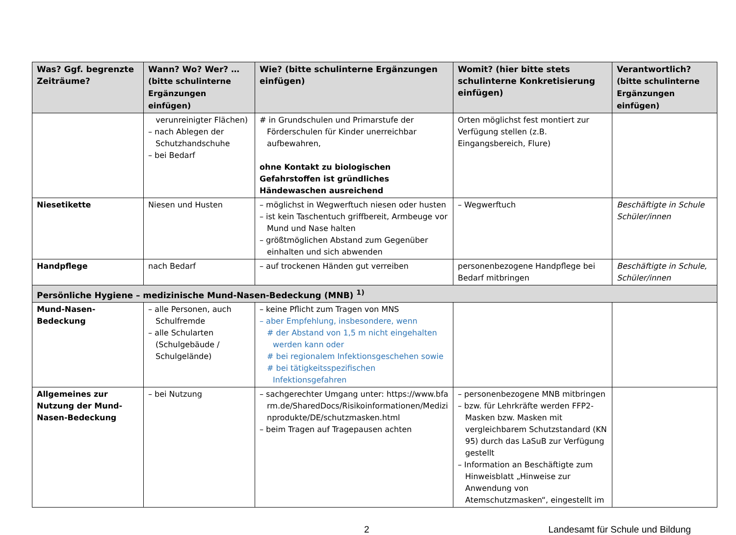| Was? Ggf. begrenzte Zeiträume? | Wann? Wo? Wer? … (bitte schulinterne Ergänzungen einfügen) | Wie? (bitte schulinterne Ergänzungen einfügen) | Womit? (hier bitte stets schulinterne Konkretisierung einfügen) | Verantwortlich? (bitte schulinterne Ergänzungen einfügen) |
| --- | --- | --- | --- | --- |
| | verunreinigter Flächen) – nach Ablegen der Schutzhandschuhe – bei Bedarf | # in Grundschulen und Primarstufe der Förderschulen für Kinder unerreichbar aufbewahren, ohne Kontakt zu biologischen Gefahrstoffen ist gründliches Händewaschen ausreichend | Orten möglichst fest montiert zur Verfügung stellen (z.B. Eingangsbereich, Flure) | |
| Niesetikette | Niesen und Husten | – möglichst in Wegwerftuch niesen oder husten – ist kein Taschentuch griffbereit, Armbeuge vor Mund und Nase halten – größtmöglichen Abstand zum Gegenüber einhalten und sich abwenden | – Wegwerftuch | Beschäftigte in Schule Schüler/innen |
| Handpflege | nach Bedarf | – auf trockenen Händen gut verreiben | personenbezogene Handpflege bei Bedarf mitbringen | Beschäftigte in Schule, Schüler/innen |
| Persönliche Hygiene – medizinische Mund-Nasen-Bedeckung (MNB) <sup>1)</sup> | | | | |
| Mund-Nasen-Bedeckung | – alle Personen, auch Schulfremde – alle Schularten (Schulgebäude / Schulgelände) | – keine Pflicht zum Tragen von MNS – aber Empfehlung, insbesondere, wenn # der Abstand von 1,5 m nicht eingehalten werden kann oder # bei regionalem Infektionsgeschehen sowie # bei tätigkeitsspezifischen Infektionsgefahren | | |
| Allgemeines zur Nutzung der Mund-Nasen-Bedeckung | – bei Nutzung | – sachgerechter Umgang unter: https://www.bfarm.de/SharedDocs/Risikoinformationen/Medizinprodukte/DE/schutzmasken.html – beim Tragen auf Tragepausen achten | – personenbezogene MNB mitbringen – bzw. für Lehrkräfte werden FFP2-Masken bzw. Masken mit vergleichbarem Schutzstandard (KN 95) durch das LaSuB zur Verfügung gestellt – Information an Beschäftigte zum Hinweisblatt „Hinweise zur Anwendung von Atemschutzmasken“, eingestellt im | |
2 Landesamt für Schule und Bildung